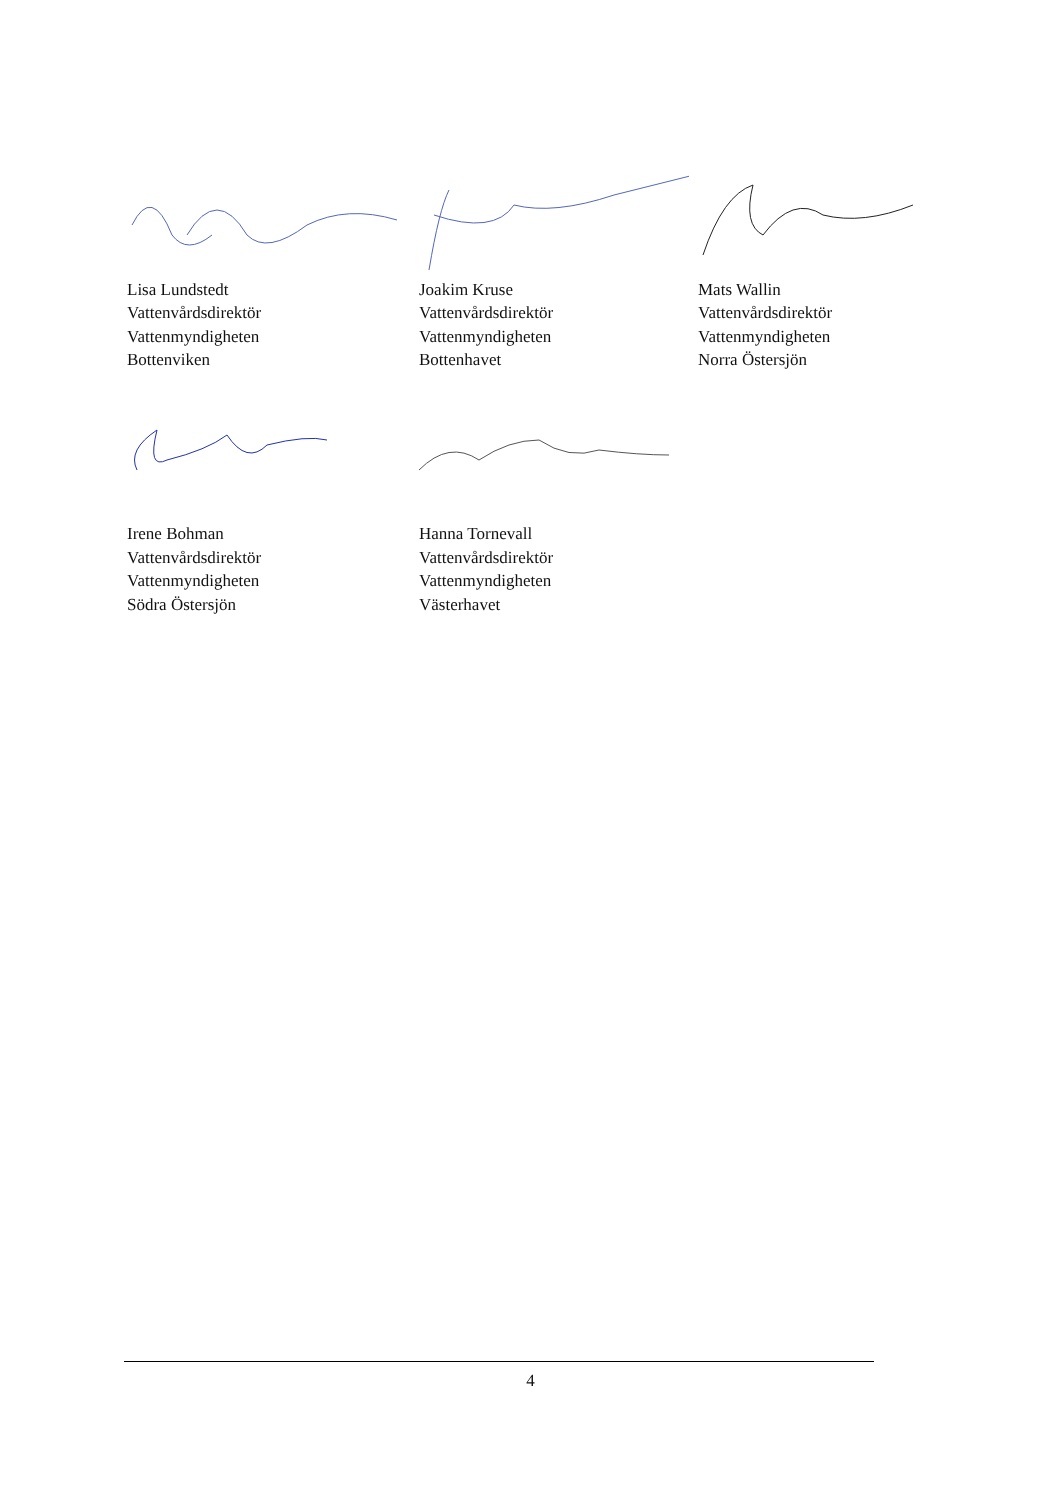Lisa Lundstedt
Vattenvårdsdirektör
Vattenmyndigheten
Bottenviken
Joakim Kruse
Vattenvårdsdirektör
Vattenmyndigheten
Bottenhavet
Mats Wallin
Vattenvårdsdirektör
Vattenmyndigheten
Norra Östersjön
Irene Bohman
Vattenvårdsdirektör
Vattenmyndigheten
Södra Östersjön
Hanna Tornevall
Vattenvårdsdirektör
Vattenmyndigheten
Västerhavet
4